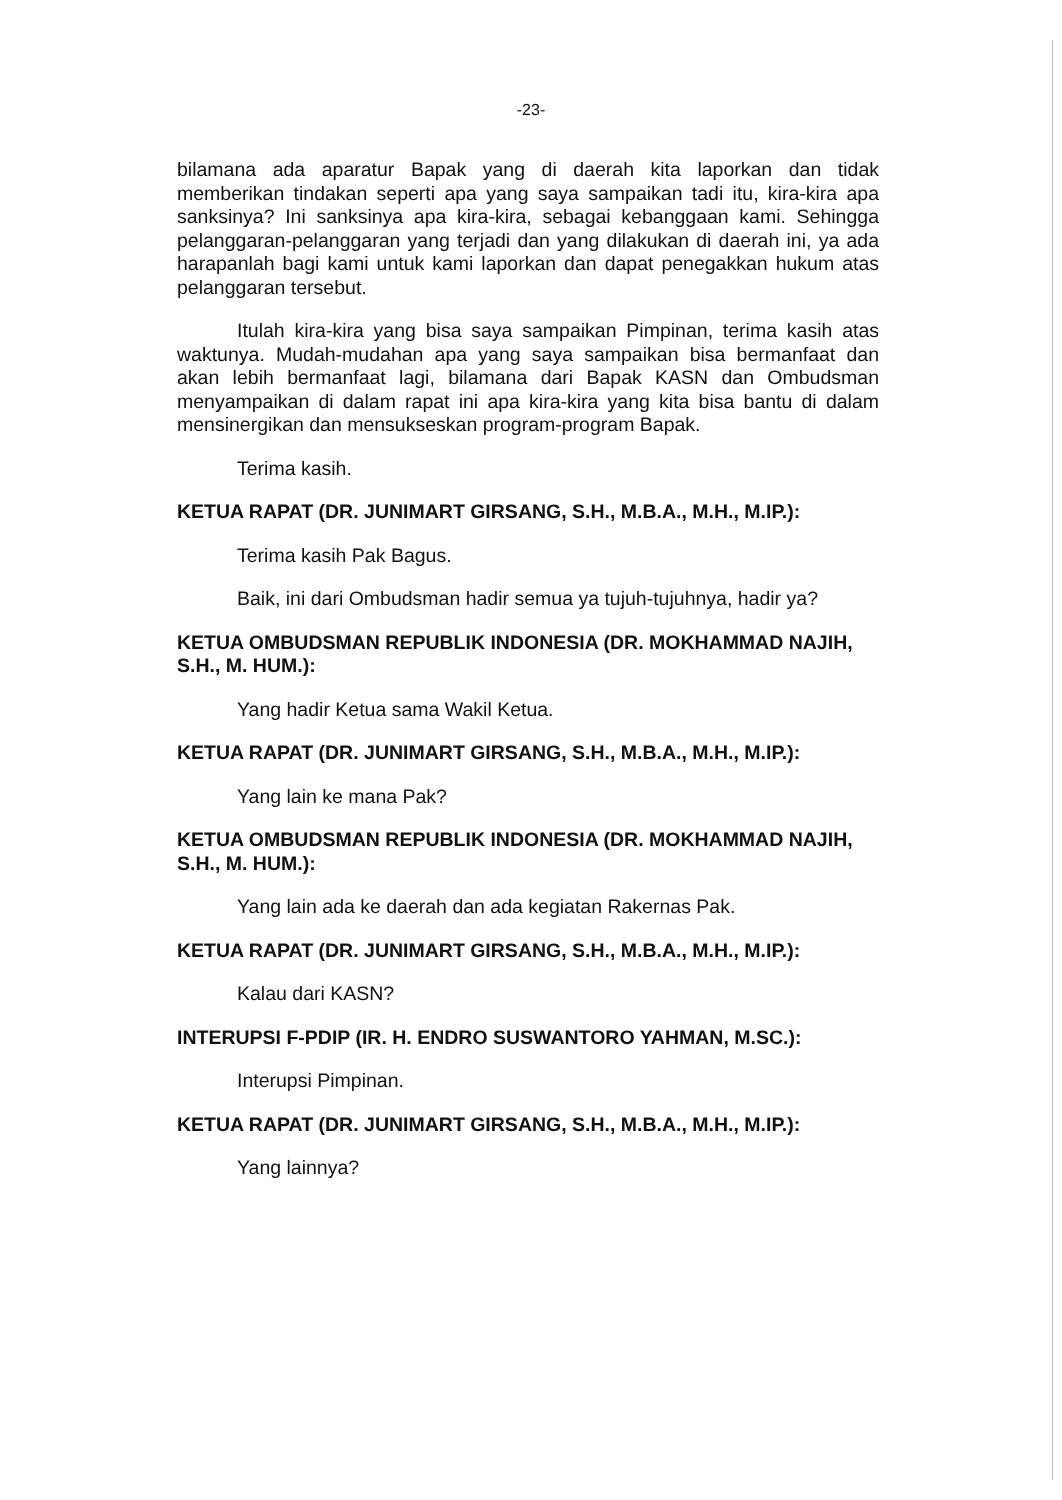-23-
bilamana ada aparatur Bapak yang di daerah kita laporkan dan tidak memberikan tindakan seperti apa yang saya sampaikan tadi itu, kira-kira apa sanksinya? Ini sanksinya apa kira-kira, sebagai kebanggaan kami. Sehingga pelanggaran-pelanggaran yang terjadi dan yang dilakukan di daerah ini, ya ada harapanlah bagi kami untuk kami laporkan dan dapat penegakkan hukum atas pelanggaran tersebut.
Itulah kira-kira yang bisa saya sampaikan Pimpinan, terima kasih atas waktunya. Mudah-mudahan apa yang saya sampaikan bisa bermanfaat dan akan lebih bermanfaat lagi, bilamana dari Bapak KASN dan Ombudsman menyampaikan di dalam rapat ini apa kira-kira yang kita bisa bantu di dalam mensinergikan dan mensukseskan program-program Bapak.
Terima kasih.
KETUA RAPAT (DR. JUNIMART GIRSANG, S.H., M.B.A., M.H., M.IP.):
Terima kasih Pak Bagus.
Baik, ini dari Ombudsman hadir semua ya tujuh-tujuhnya, hadir ya?
KETUA OMBUDSMAN REPUBLIK INDONESIA (DR. MOKHAMMAD NAJIH, S.H., M. HUM.):
Yang hadir Ketua sama Wakil Ketua.
KETUA RAPAT (DR. JUNIMART GIRSANG, S.H., M.B.A., M.H., M.IP.):
Yang lain ke mana Pak?
KETUA OMBUDSMAN REPUBLIK INDONESIA (DR. MOKHAMMAD NAJIH, S.H., M. HUM.):
Yang lain ada ke daerah dan ada kegiatan Rakernas Pak.
KETUA RAPAT (DR. JUNIMART GIRSANG, S.H., M.B.A., M.H., M.IP.):
Kalau dari KASN?
INTERUPSI F-PDIP (IR. H. ENDRO SUSWANTORO YAHMAN, M.SC.):
Interupsi Pimpinan.
KETUA RAPAT (DR. JUNIMART GIRSANG, S.H., M.B.A., M.H., M.IP.):
Yang lainnya?